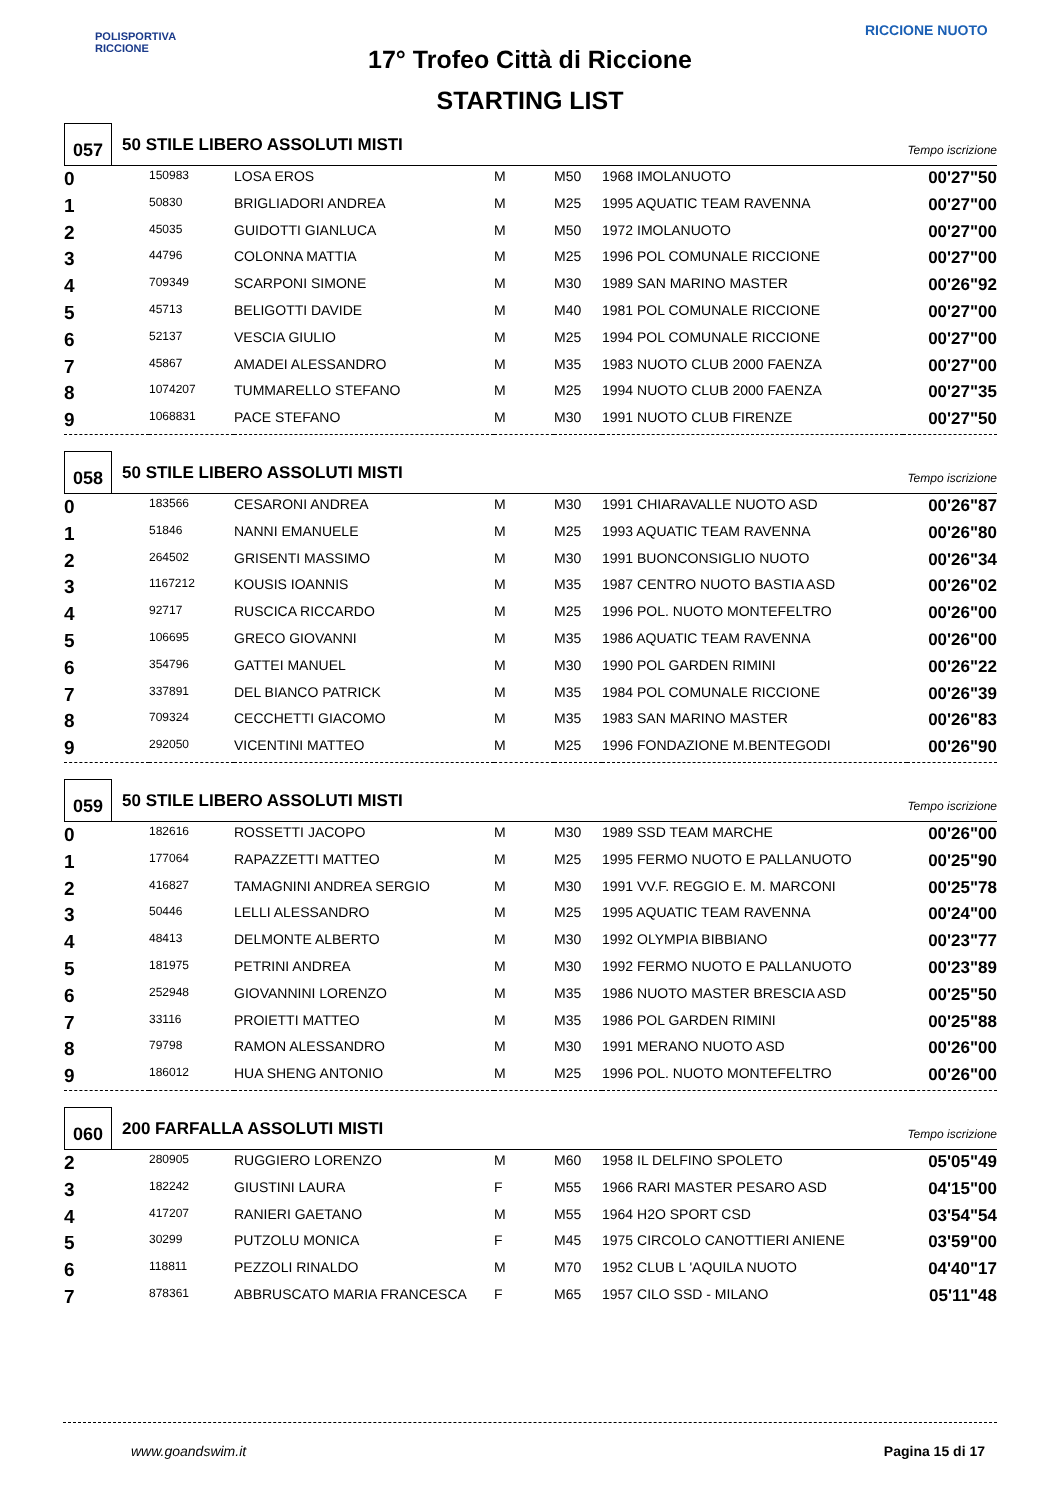POLISPORTIVA RICCIONE
RICCIONE NUOTO
17° Trofeo Città di Riccione
STARTING LIST
057
50 STILE LIBERO ASSOLUTI MISTI
Tempo iscrizione
| 0 | 150983 | LOSA EROS | M | M50 | 1968 IMOLANUOTO | 00'27"50 |
| 1 | 50830 | BRIGLIADORI ANDREA | M | M25 | 1995 AQUATIC TEAM RAVENNA | 00'27"00 |
| 2 | 45035 | GUIDOTTI GIANLUCA | M | M50 | 1972 IMOLANUOTO | 00'27"00 |
| 3 | 44796 | COLONNA MATTIA | M | M25 | 1996 POL COMUNALE RICCIONE | 00'27"00 |
| 4 | 709349 | SCARPONI SIMONE | M | M30 | 1989 SAN MARINO MASTER | 00'26"92 |
| 5 | 45713 | BELIGOTTI DAVIDE | M | M40 | 1981 POL COMUNALE RICCIONE | 00'27"00 |
| 6 | 52137 | VESCIA GIULIO | M | M25 | 1994 POL COMUNALE RICCIONE | 00'27"00 |
| 7 | 45867 | AMADEI ALESSANDRO | M | M35 | 1983 NUOTO CLUB 2000 FAENZA | 00'27"00 |
| 8 | 1074207 | TUMMARELLO STEFANO | M | M25 | 1994 NUOTO CLUB 2000 FAENZA | 00'27"35 |
| 9 | 1068831 | PACE STEFANO | M | M30 | 1991 NUOTO CLUB FIRENZE | 00'27"50 |
058
50 STILE LIBERO ASSOLUTI MISTI
Tempo iscrizione
| 0 | 183566 | CESARONI ANDREA | M | M30 | 1991 CHIARAVALLE NUOTO ASD | 00'26"87 |
| 1 | 51846 | NANNI EMANUELE | M | M25 | 1993 AQUATIC TEAM RAVENNA | 00'26"80 |
| 2 | 264502 | GRISENTI MASSIMO | M | M30 | 1991 BUONCONSIGLIO NUOTO | 00'26"34 |
| 3 | 1167212 | KOUSIS IOANNIS | M | M35 | 1987 CENTRO NUOTO BASTIA ASD | 00'26"02 |
| 4 | 92717 | RUSCICA RICCARDO | M | M25 | 1996 POL. NUOTO MONTEFELTRO | 00'26"00 |
| 5 | 106695 | GRECO GIOVANNI | M | M35 | 1986 AQUATIC TEAM RAVENNA | 00'26"00 |
| 6 | 354796 | GATTEI MANUEL | M | M30 | 1990 POL GARDEN RIMINI | 00'26"22 |
| 7 | 337891 | DEL BIANCO PATRICK | M | M35 | 1984 POL COMUNALE RICCIONE | 00'26"39 |
| 8 | 709324 | CECCHETTI GIACOMO | M | M35 | 1983 SAN MARINO MASTER | 00'26"83 |
| 9 | 292050 | VICENTINI MATTEO | M | M25 | 1996 FONDAZIONE M.BENTEGODI | 00'26"90 |
059
50 STILE LIBERO ASSOLUTI MISTI
Tempo iscrizione
| 0 | 182616 | ROSSETTI JACOPO | M | M30 | 1989 SSD TEAM MARCHE | 00'26"00 |
| 1 | 177064 | RAPAZZETTI MATTEO | M | M25 | 1995 FERMO NUOTO E PALLANUOTO | 00'25"90 |
| 2 | 416827 | TAMAGNINI ANDREA SERGIO | M | M30 | 1991 VV.F. REGGIO E. M. MARCONI | 00'25"78 |
| 3 | 50446 | LELLI ALESSANDRO | M | M25 | 1995 AQUATIC TEAM RAVENNA | 00'24"00 |
| 4 | 48413 | DELMONTE ALBERTO | M | M30 | 1992 OLYMPIA BIBBIANO | 00'23"77 |
| 5 | 181975 | PETRINI ANDREA | M | M30 | 1992 FERMO NUOTO E PALLANUOTO | 00'23"89 |
| 6 | 252948 | GIOVANNINI LORENZO | M | M35 | 1986 NUOTO MASTER BRESCIA ASD | 00'25"50 |
| 7 | 33116 | PROIETTI MATTEO | M | M35 | 1986 POL GARDEN RIMINI | 00'25"88 |
| 8 | 79798 | RAMON ALESSANDRO | M | M30 | 1991 MERANO NUOTO ASD | 00'26"00 |
| 9 | 186012 | HUA SHENG ANTONIO | M | M25 | 1996 POL. NUOTO MONTEFELTRO | 00'26"00 |
060
200 FARFALLA ASSOLUTI MISTI
Tempo iscrizione
| 2 | 280905 | RUGGIERO LORENZO | M | M60 | 1958 IL DELFINO SPOLETO | 05'05"49 |
| 3 | 182242 | GIUSTINI LAURA | F | M55 | 1966 RARI MASTER PESARO ASD | 04'15"00 |
| 4 | 417207 | RANIERI GAETANO | M | M55 | 1964 H2O SPORT CSD | 03'54"54 |
| 5 | 30299 | PUTZOLU MONICA | F | M45 | 1975 CIRCOLO CANOTTIERI ANIENE | 03'59"00 |
| 6 | 118811 | PEZZOLI RINALDO | M | M70 | 1952 CLUB L 'AQUILA NUOTO | 04'40"17 |
| 7 | 878361 | ABBRUSCATO MARIA FRANCESCA | F | M65 | 1957 CILO SSD - MILANO | 05'11"48 |
www.goandswim.it Pagina 15 di 17